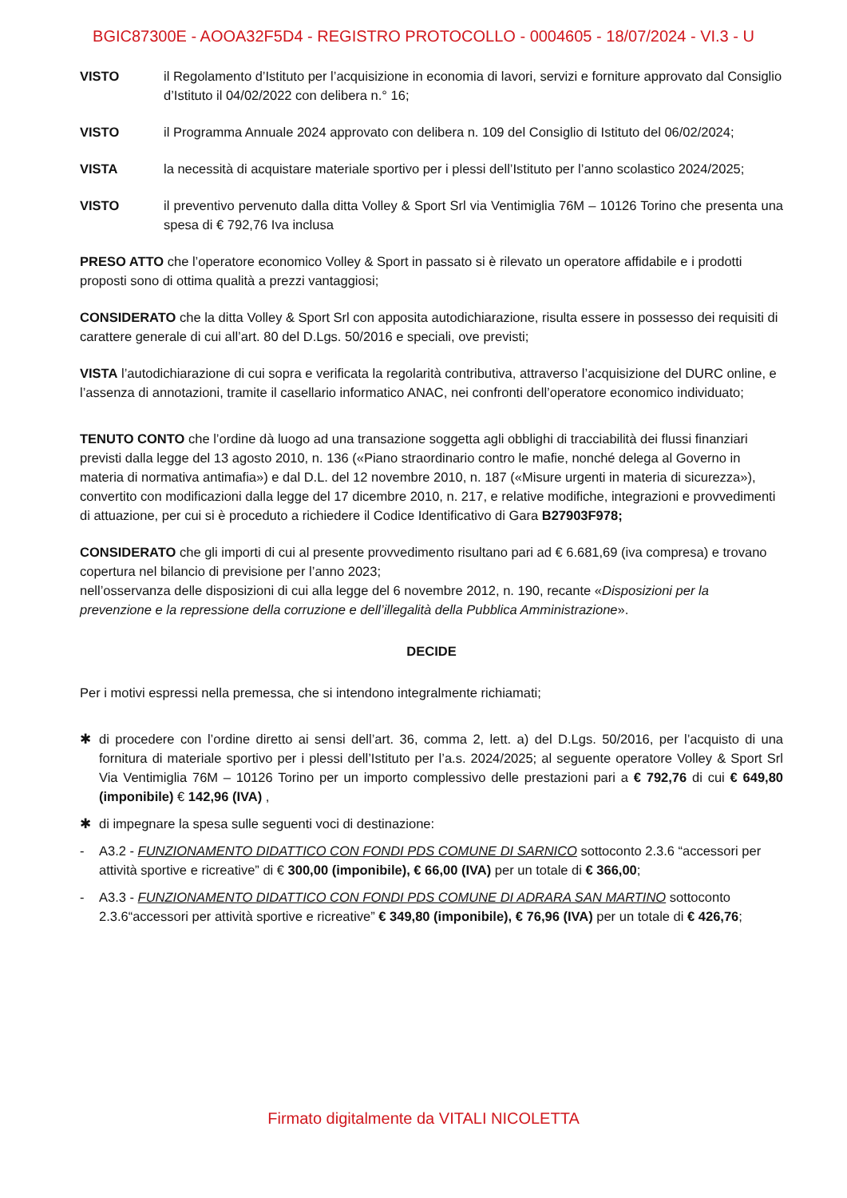BGIC87300E - AOOA32F5D4 - REGISTRO PROTOCOLLO - 0004605 - 18/07/2024 - VI.3 - U
VISTO il Regolamento d’Istituto per l’acquisizione in economia di lavori, servizi e forniture approvato dal Consiglio d’Istituto il 04/02/2022 con delibera n.° 16;
VISTO il Programma Annuale 2024 approvato con delibera n. 109 del Consiglio di Istituto del 06/02/2024;
VISTA la necessità di acquistare materiale sportivo per i plessi dell’Istituto per l’anno scolastico 2024/2025;
VISTO il preventivo pervenuto dalla ditta Volley & Sport Srl via Ventimiglia 76M – 10126 Torino che presenta una spesa di € 792,76 Iva inclusa
PRESO ATTO che l’operatore economico Volley & Sport in passato si è rilevato un operatore affidabile e i prodotti proposti sono di ottima qualità a prezzi vantaggiosi;
CONSIDERATO che la ditta Volley & Sport Srl con apposita autodichiarazione, risulta essere in possesso dei requisiti di carattere generale di cui all’art. 80 del D.Lgs. 50/2016 e speciali, ove previsti;
VISTA l’autodichiarazione di cui sopra e verificata la regolarità contributiva, attraverso l’acquisizione del DURC online, e l’assenza di annotazioni, tramite il casellario informatico ANAC, nei confronti dell’operatore economico individuato;
TENUTO CONTO che l’ordine dà luogo ad una transazione soggetta agli obblighi di tracciabilità dei flussi finanziari previsti dalla legge del 13 agosto 2010, n. 136 («Piano straordinario contro le mafie, nonché delega al Governo in materia di normativa antimafia») e dal D.L. del 12 novembre 2010, n. 187 («Misure urgenti in materia di sicurezza»), convertito con modificazioni dalla legge del 17 dicembre 2010, n. 217, e relative modifiche, integrazioni e provvedimenti di attuazione, per cui si è proceduto a richiedere il Codice Identificativo di Gara B27903F978;
CONSIDERATO che gli importi di cui al presente provvedimento risultano pari ad € 6.681,69 (iva compresa) e trovano copertura nel bilancio di previsione per l’anno 2023;
nell’osservanza delle disposizioni di cui alla legge del 6 novembre 2012, n. 190, recante «Disposizioni per la prevenzione e la repressione della corruzione e dell’illegalità della Pubblica Amministrazione».
DECIDE
Per i motivi espressi nella premessa, che si intendono integralmente richiamati;
✱ di procedere con l’ordine diretto ai sensi dell’art. 36, comma 2, lett. a) del D.Lgs. 50/2016, per l’acquisto di una fornitura di materiale sportivo per i plessi dell’Istituto per l’a.s. 2024/2025; al seguente operatore Volley & Sport Srl Via Ventimiglia 76M – 10126 Torino per un importo complessivo delle prestazioni pari a € 792,76 di cui € 649,80 (imponibile) € 142,96 (IVA) ,
✱ di impegnare la spesa sulle seguenti voci di destinazione:
- A3.2 - FUNZIONAMENTO DIDATTICO CON FONDI PDS COMUNE DI SARNICO sottoconto 2.3.6 “accessori per attività sportive e ricreative” di € 300,00 (imponibile), € 66,00 (IVA) per un totale di € 366,00;
- A3.3 - FUNZIONAMENTO DIDATTICO CON FONDI PDS COMUNE DI ADRARA SAN MARTINO sottoconto 2.3.6“accessori per attività sportive e ricreative” € 349,80 (imponibile), € 76,96 (IVA) per un totale di € 426,76;
Firmato digitalmente da VITALI NICOLETTA